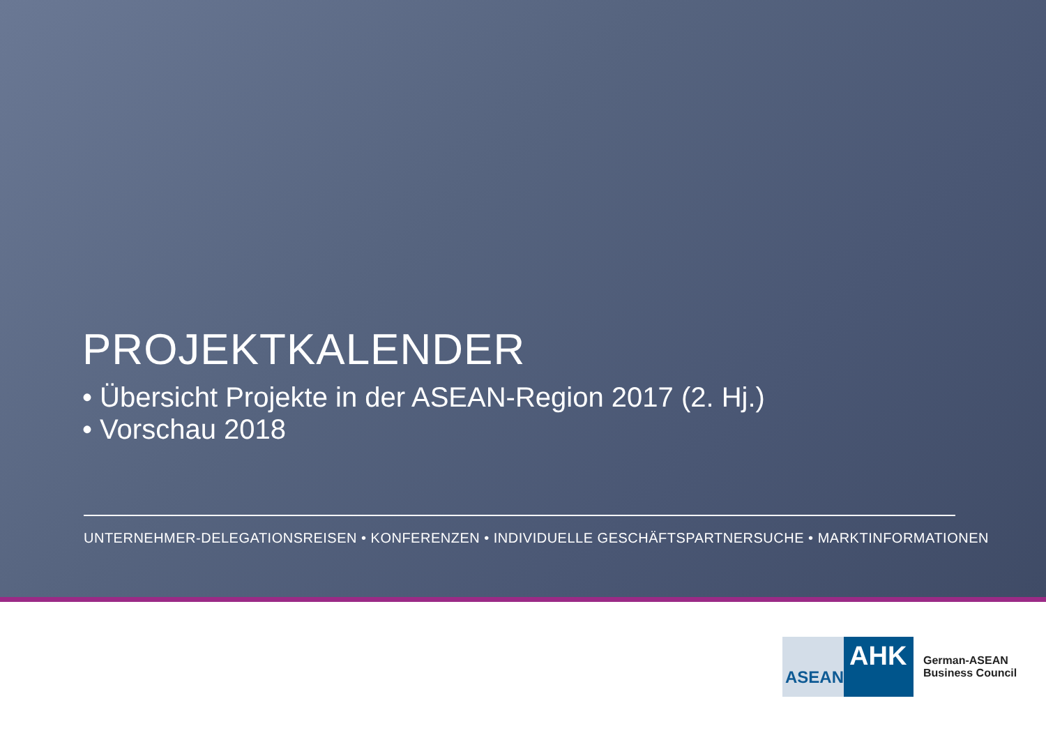PROJEKTKALENDER
• Übersicht Projekte in der ASEAN-Region 2017 (2. Hj.)
• Vorschau 2018
UNTERNEHMER-DELEGATIONSREISEN • KONFERENZEN • INDIVIDUELLE GESCHÄFTSPARTNERSUCHE • MARKTINFORMATIONEN
ASEAN
AHK
German-ASEAN
Business Council